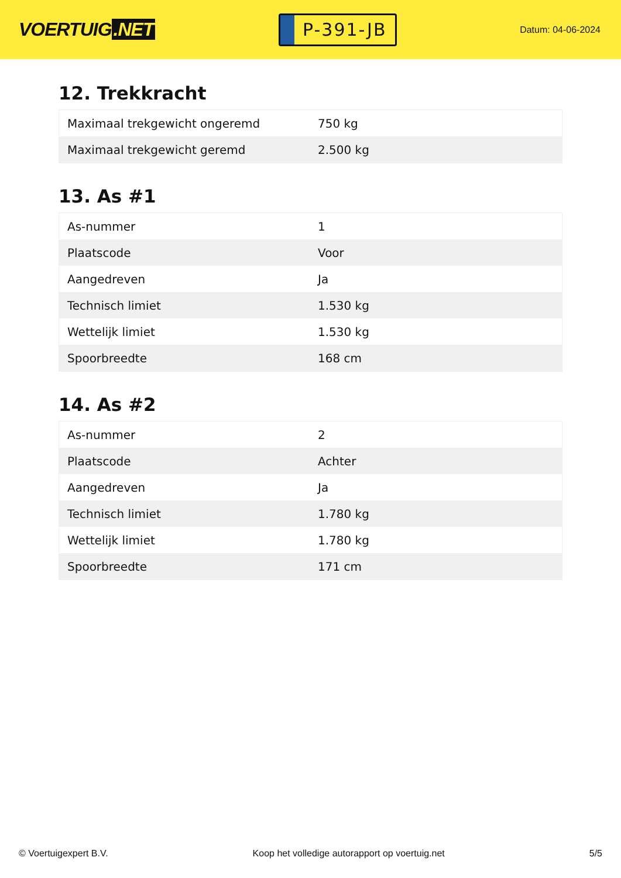VOERTUIG.NET
P-391-JB
Datum: 04-06-2024
12. Trekkracht
| Maximaal trekgewicht ongeremd | 750 kg |
| Maximaal trekgewicht geremd | 2.500 kg |
13. As #1
| As-nummer | 1 |
| Plaatscode | Voor |
| Aangedreven | Ja |
| Technisch limiet | 1.530 kg |
| Wettelijk limiet | 1.530 kg |
| Spoorbreedte | 168 cm |
14. As #2
| As-nummer | 2 |
| Plaatscode | Achter |
| Aangedreven | Ja |
| Technisch limiet | 1.780 kg |
| Wettelijk limiet | 1.780 kg |
| Spoorbreedte | 171 cm |
© Voertuigexpert B.V. Koop het volledige autorapport op voertuig.net 5/5